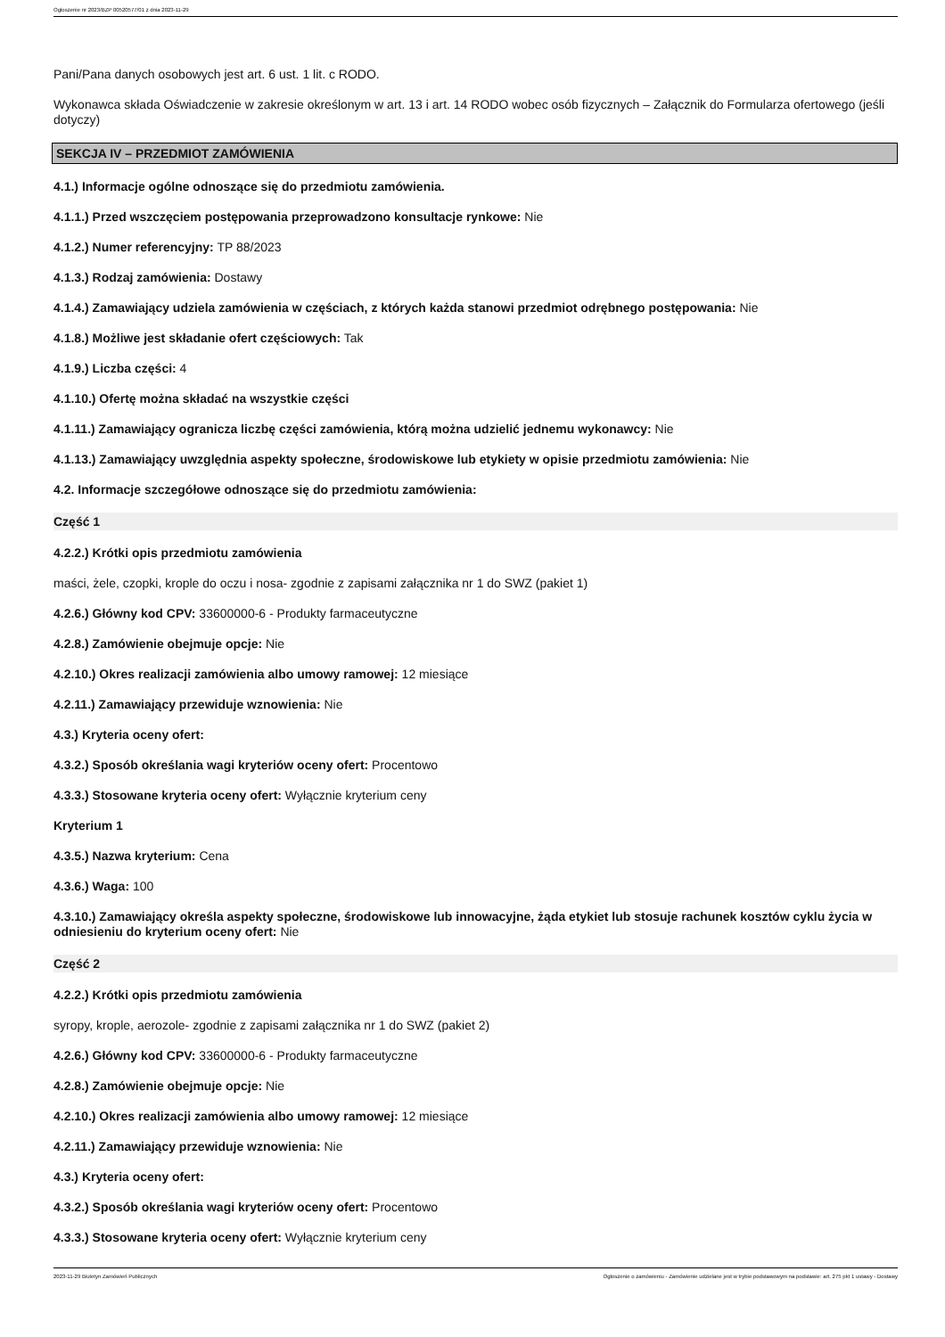Ogłoszenie nr 2023/BZP 00520577/01 z dnia 2023-11-29
Pani/Pana danych osobowych jest art. 6 ust. 1 lit. c RODO.
Wykonawca składa Oświadczenie w zakresie określonym w art. 13 i art. 14 RODO wobec osób fizycznych – Załącznik do Formularza ofertowego (jeśli dotyczy)
SEKCJA IV – PRZEDMIOT ZAMÓWIENIA
4.1.) Informacje ogólne odnoszące się do przedmiotu zamówienia.
4.1.1.) Przed wszczęciem postępowania przeprowadzono konsultacje rynkowe: Nie
4.1.2.) Numer referencyjny: TP 88/2023
4.1.3.) Rodzaj zamówienia: Dostawy
4.1.4.) Zamawiający udziela zamówienia w częściach, z których każda stanowi przedmiot odrębnego postępowania: Nie
4.1.8.) Możliwe jest składanie ofert częściowych: Tak
4.1.9.) Liczba części: 4
4.1.10.) Ofertę można składać na wszystkie części
4.1.11.) Zamawiający ogranicza liczbę części zamówienia, którą można udzielić jednemu wykonawcy: Nie
4.1.13.) Zamawiający uwzględnia aspekty społeczne, środowiskowe lub etykiety w opisie przedmiotu zamówienia: Nie
4.2. Informacje szczegółowe odnoszące się do przedmiotu zamówienia:
Część 1
4.2.2.) Krótki opis przedmiotu zamówienia
maści, żele, czopki, krople do oczu i nosa- zgodnie z zapisami załącznika nr 1 do SWZ (pakiet 1)
4.2.6.) Główny kod CPV: 33600000-6 - Produkty farmaceutyczne
4.2.8.) Zamówienie obejmuje opcje: Nie
4.2.10.) Okres realizacji zamówienia albo umowy ramowej: 12 miesiące
4.2.11.) Zamawiający przewiduje wznowienia: Nie
4.3.) Kryteria oceny ofert:
4.3.2.) Sposób określania wagi kryteriów oceny ofert: Procentowo
4.3.3.) Stosowane kryteria oceny ofert: Wyłącznie kryterium ceny
Kryterium 1
4.3.5.) Nazwa kryterium: Cena
4.3.6.) Waga: 100
4.3.10.) Zamawiający określa aspekty społeczne, środowiskowe lub innowacyjne, żąda etykiet lub stosuje rachunek kosztów cyklu życia w odniesieniu do kryterium oceny ofert: Nie
Część 2
4.2.2.) Krótki opis przedmiotu zamówienia
syropy, krople, aerozole- zgodnie z zapisami załącznika nr 1 do SWZ (pakiet 2)
4.2.6.) Główny kod CPV: 33600000-6 - Produkty farmaceutyczne
4.2.8.) Zamówienie obejmuje opcje: Nie
4.2.10.) Okres realizacji zamówienia albo umowy ramowej: 12 miesiące
4.2.11.) Zamawiający przewiduje wznowienia: Nie
4.3.) Kryteria oceny ofert:
4.3.2.) Sposób określania wagi kryteriów oceny ofert: Procentowo
4.3.3.) Stosowane kryteria oceny ofert: Wyłącznie kryterium ceny
2023-11-29 Biuletyn Zamówień Publicznych Ogłoszenie o zamówieniu - Zamówienie udzielane jest w trybie podstawowym na podstawie: art. 275 pkt 1 ustawy - Dostawy